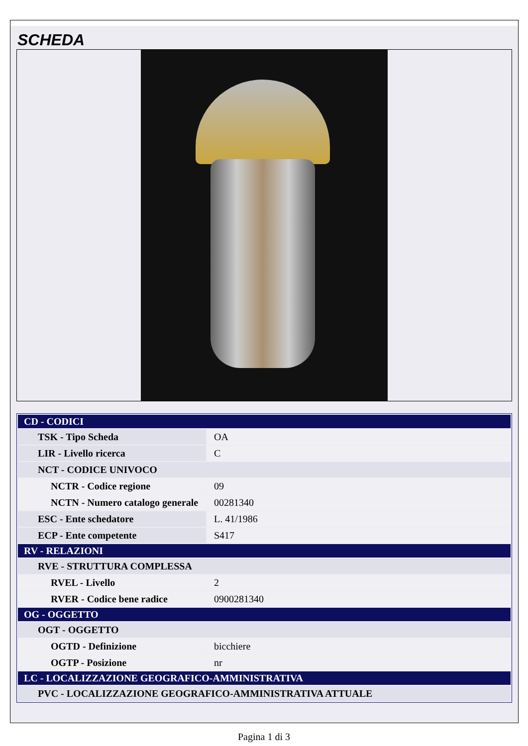SCHEDA
| CD - CODICI | |
| TSK - Tipo Scheda | OA |
| LIR - Livello ricerca | C |
| NCT - CODICE UNIVOCO | |
| NCTR - Codice regione | 09 |
| NCTN - Numero catalogo generale | 00281340 |
| ESC - Ente schedatore | L. 41/1986 |
| ECP - Ente competente | S417 |
| RV - RELAZIONI | |
| RVE - STRUTTURA COMPLESSA | |
| RVEL - Livello | 2 |
| RVER - Codice bene radice | 0900281340 |
| OG - OGGETTO | |
| OGT - OGGETTO | |
| OGTD - Definizione | bicchiere |
| OGTP - Posizione | nr |
| LC - LOCALIZZAZIONE GEOGRAFICO-AMMINISTRATIVA | |
| PVC - LOCALIZZAZIONE GEOGRAFICO-AMMINISTRATIVA ATTUALE | |
Pagina 1 di 3